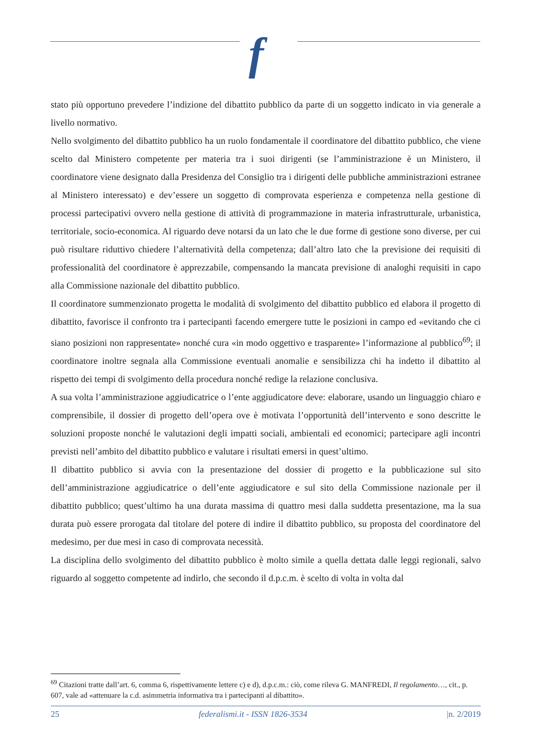f
stato più opportuno prevedere l’indizione del dibattito pubblico da parte di un soggetto indicato in via generale a livello normativo.
Nello svolgimento del dibattito pubblico ha un ruolo fondamentale il coordinatore del dibattito pubblico, che viene scelto dal Ministero competente per materia tra i suoi dirigenti (se l’amministrazione è un Ministero, il coordinatore viene designato dalla Presidenza del Consiglio tra i dirigenti delle pubbliche amministrazioni estranee al Ministero interessato) e dev’essere un soggetto di comprovata esperienza e competenza nella gestione di processi partecipativi ovvero nella gestione di attività di programmazione in materia infrastrutturale, urbanistica, territoriale, socio-economica. Al riguardo deve notarsi da un lato che le due forme di gestione sono diverse, per cui può risultare riduttivo chiedere l’alternatività della competenza; dall’altro lato che la previsione dei requisiti di professionalità del coordinatore è apprezzabile, compensando la mancata previsione di analoghi requisiti in capo alla Commissione nazionale del dibattito pubblico.
Il coordinatore summenzionato progetta le modalità di svolgimento del dibattito pubblico ed elabora il progetto di dibattito, favorisce il confronto tra i partecipanti facendo emergere tutte le posizioni in campo ed «evitando che ci siano posizioni non rappresentate» nonché cura «in modo oggettivo e trasparente» l’informazione al pubblico<sup>69</sup>; il coordinatore inoltre segnala alla Commissione eventuali anomalie e sensibilizza chi ha indetto il dibattito al rispetto dei tempi di svolgimento della procedura nonché redige la relazione conclusiva.
A sua volta l’amministrazione aggiudicatrice o l’ente aggiudicatore deve: elaborare, usando un linguaggio chiaro e comprensibile, il dossier di progetto dell’opera ove è motivata l’opportunità dell’intervento e sono descritte le soluzioni proposte nonché le valutazioni degli impatti sociali, ambientali ed economici; partecipare agli incontri previsti nell’ambito del dibattito pubblico e valutare i risultati emersi in quest’ultimo.
Il dibattito pubblico si avvia con la presentazione del dossier di progetto e la pubblicazione sul sito dell’amministrazione aggiudicatrice o dell’ente aggiudicatore e sul sito della Commissione nazionale per il dibattito pubblico; quest’ultimo ha una durata massima di quattro mesi dalla suddetta presentazione, ma la sua durata può essere prorogata dal titolare del potere di indire il dibattito pubblico, su proposta del coordinatore del medesimo, per due mesi in caso di comprovata necessità.
La disciplina dello svolgimento del dibattito pubblico è molto simile a quella dettata dalle leggi regionali, salvo riguardo al soggetto competente ad indirlo, che secondo il d.p.c.m. è scelto di volta in volta dal
<sup>69</sup> Citazioni tratte dall’art. 6, comma 6, rispettivamente lettere c) e d), d.p.c.m.: ciò, come rileva G. MANFREDI, Il regolamento…, cit., p. 607, vale ad «attenuare la c.d. asimmetria informativa tra i partecipanti al dibattito».
25 federalismi.it - ISSN 1826-3534 |n. 2/2019